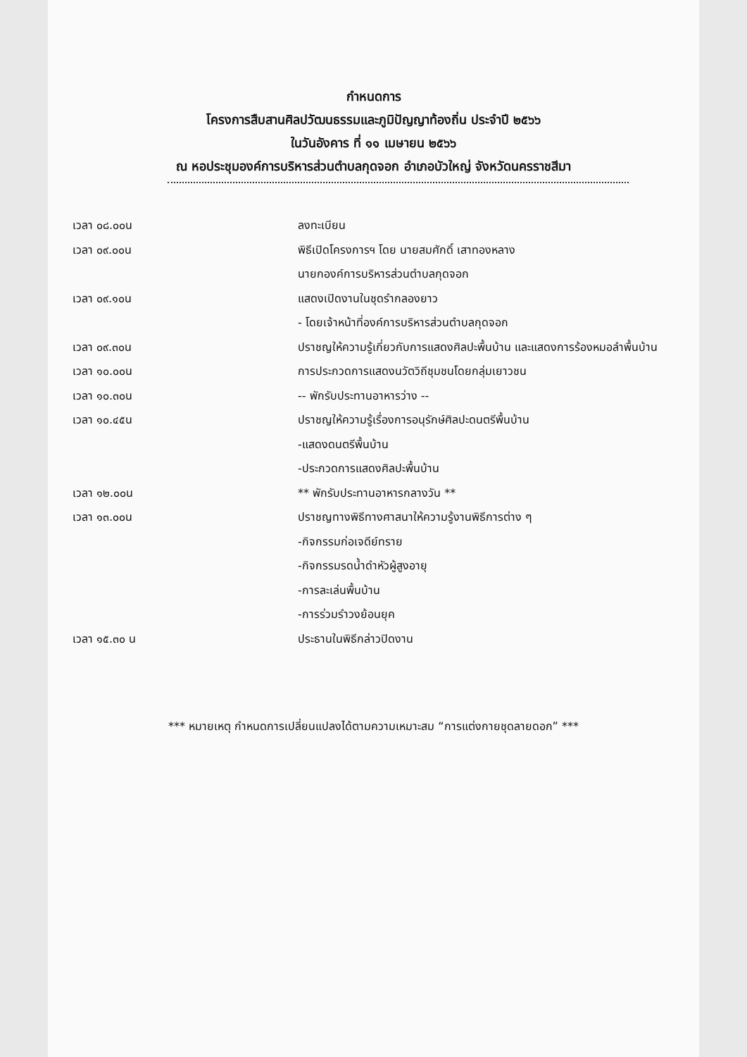กำหนดการ
โครงการสืบสานศิลปวัฒนธรรมและภูมิปัญญาท้องถิ่น ประจำปี ๒๕๖๖
ในวันอังคาร ที่ ๑๑ เมษายน ๒๕๖๖
ณ หอประชุมองค์การบริหารส่วนตำบลกุดจอก อำเภอบัวใหญ่ จังหวัดนครราชสีมา
| เวลา ๐๘.๐๐น | ลงทะเบียน |
| เวลา ๐๙.๐๐น | พิธีเปิดโครงการฯ โดย นายสมศักดิ์ เสาทองหลาง |
| | นายกองค์การบริหารส่วนตำบลกุดจอก |
| เวลา ๐๙.๑๐น | แสดงเปิดงานในชุดรำกลองยาว |
| | - โดยเจ้าหน้าที่องค์การบริหารส่วนตำบลกุดจอก |
| เวลา ๐๙.๓๐น | ปราชญให้ความรู้เกี่ยวกับการแสดงศิลปะพื้นบ้าน และแสดงการร้องหมอลำพื้นบ้าน |
| เวลา ๑๐.๐๐น | การประกวดการแสดงนวัตวิถีชุมชนโดยกลุ่มเยาวชน |
| เวลา ๑๐.๓๐น | -- พักรับประทานอาหารว่าง -- |
| เวลา ๑๐.๔๕น | ปราชญให้ความรู้เรื่องการอนุรักษ์ศิลปะดนตรีพื้นบ้าน |
| | -แสดงดนตรีพื้นบ้าน |
| | -ประกวดการแสดงศิลปะพื้นบ้าน |
| เวลา ๑๒.๐๐น | ** พักรับประทานอาหารกลางวัน ** |
| เวลา ๑๓.๐๐น | ปราชญทางพิธีทางศาสนาให้ความรู้งานพิธีการต่าง ๆ |
| | -กิจกรรมก่อเจดีย์ทราย |
| | -กิจกรรมรดน้ำดำหัวผู้สูงอายุ |
| | -การละเล่นพื้นบ้าน |
| | -การร่วมรำวงย้อนยุค |
| เวลา ๑๕.๓๐ น | ประธานในพิธีกล่าวปิดงาน |
*** หมายเหตุ กำหนดการเปลี่ยนแปลงได้ตามความเหมาะสม “การแต่งกายชุดลายดอก” ***